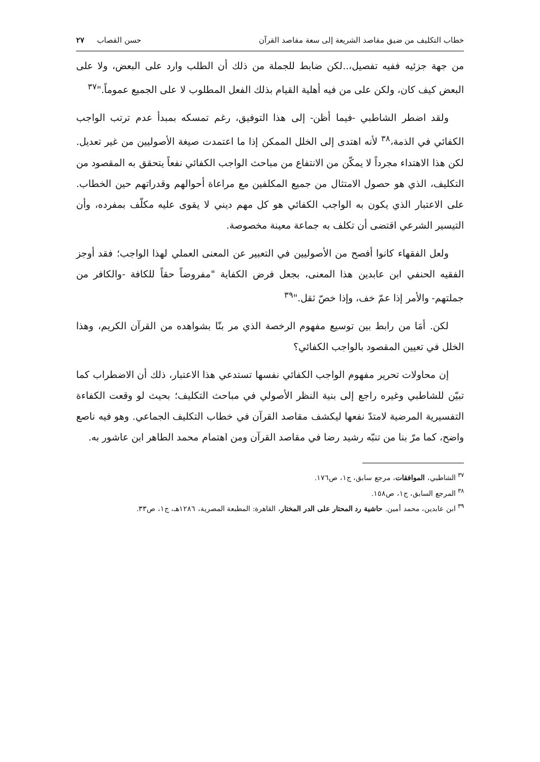خطاب التكليف من ضيق مقاصد الشريعة إلى سعة مقاصد القرآن حسن القصاب ٢٧
من جهة جزئيه ففيه تفصيل،..لكن ضابط للجملة من ذلك أن الطلب وارد على البعض، ولا على البعض كيف كان، ولكن على من فيه أهلية القيام بذلك الفعل المطلوب لا على الجميع عموماً."<sup>٣٧</sup>
ولقد اضطر الشاطبي -فيما أظن- إلى هذا التوفيق، رغم تمسكه بمبدأ عدم ترتب الواجب الكفائي في الذمة،<sup>٣٨</sup> لأنه اهتدى إلى الخلل الممكن إذا ما اعتمدت صيغة الأصوليين من غير تعديل. لكن هذا الاهتداء مجرداً لا يمكّن من الانتفاع من مباحث الواجب الكفائي نفعاً يتحقق به المقصود من التكليف، الذي هو حصول الامتثال من جميع المكلفين مع مراعاة أحوالهم وقدراتهم حين الخطاب. على الاعتبار الذي يكون به الواجب الكفائي هو كل مهم ديني لا يقوى عليه مكلّف بمفرده، وأن التيسير الشرعي اقتضى أن تكلف به جماعة معينة مخصوصة.
ولعل الفقهاء كانوا أفصح من الأصوليين في التعبير عن المعنى العملي لهذا الواجب؛ فقد أوجز الفقيه الحنفي ابن عابدين هذا المعنى، بجعل فرض الكفاية "مفروضاً حقاً للكافة -والكافر من جملتهم- والأمر إذا عمّ خف، وإذا خصّ ثقل."<sup>٣٩</sup>
لكن. أمَا من رابط بين توسيع مفهوم الرخصة الذي مر بنّا بشواهده من القرآن الكريم، وهذا الخلل في تعيين المقصود بالواجب الكفائي؟
إن محاولات تحرير مفهوم الواجب الكفائي نفسها تستدعي هذا الاعتبار، ذلك أن الاضطراب كما تبيّن للشاطبي وغيره راجع إلى بنية النظر الأصولي في مباحث التكليف؛ بحيث لو وقعت الكفاءة التفسيرية المرضية لامتدّ نفعها ليكشف مقاصد القرآن في خطاب التكليف الجماعي. وهو فيه ناصع واضح، كما مرّ بنا من تنبّه رشيد رضا في مقاصد القرآن ومن اهتمام محمد الطاهر ابن عاشور به.
<sup>٣٧</sup> الشاطبي، الموافقات، مرجع سابق، ج١، ص١٧٦.
<sup>٣٨</sup> المرجع السابق، ج١، ص١٥٨.
<sup>٣٩</sup> ابن عابدين، محمد أمين. حاشية رد المحتار على الدر المختار، القاهرة: المطبعة المصرية، ١٢٨٦هـ، ج١، ص٣٣.